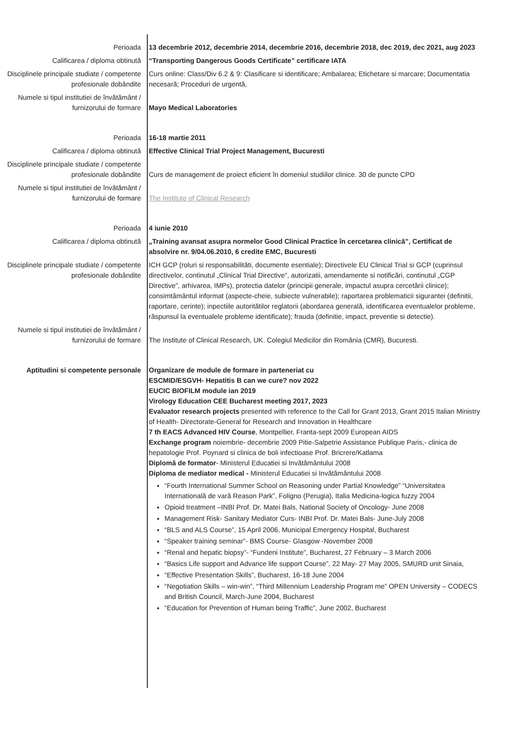Perioada 13 decembrie 2012, decembrie 2014, decembrie 2016, decembrie 2018, dec 2019, dec 2021, aug 2023
Calificarea / diploma obtinută “Transporting Dangerous Goods Certificate” certificare IATA
Disciplinele principale studiate / competente profesionale dobândite
Curs online: Class/Div 6.2 & 9: Clasificare si identificare; Ambalarea; Etichetare si marcare; Documentatia necesară; Proceduri de urgentă,
Numele si tipul institutiei de învătământ / furnizorului de formare
Mayo Medical Laboratories
Perioada 16-18 martie 2011
Calificarea / diploma obtinută Effective Clinical Trial Project Management, Bucuresti
Disciplinele principale studiate / competente profesionale dobândite
Curs de management de proiect eficient în domeniul studiilor clinice. 30 de puncte CPD
Numele si tipul institutiei de învătământ / furnizorului de formare
The Institute of Clinical Research
Perioada 4 iunie 2010
Calificarea / diploma obtinută „Training avansat asupra normelor Good Clinical Practice în cercetarea clinică”, Certificat de absolvire nr. 9/04.06.2010, 6 credite EMC, Bucuresti
Disciplinele principale studiate / competente profesionale dobândite
ICH GCP (roluri si responsabilităti, documente esentiale); Directivele EU Clinical Trial si GCP (cuprinsul directivelor, continutul „Clinical Trial Directive”, autorizatii, amendamente si notificări, continutul „CGP Directive”, arhivarea, IMPs), protectia datelor (principii generale, impactul asupra cercetării clinice); consimtământul informat (aspecte-cheie, subiecte vulnerabile); raportarea problematicii sigurantei (definitii, raportare, cerinte); inpectiile autoritătilor reglatorii (abordarea generală, identificarea eventualelor probleme, răspunsul la eventualele probleme identificate); frauda (definitie, impact, preventie si detectie).
Numele si tipul institutiei de învătământ / furnizorului de formare
The Institute of Clinical Research, UK. Colegiul Medicilor din România (CMR), Bucuresti.
Aptitudini si competente personale Organizare de module de formare in parteneriat cu
ESCMID/ESGVH- Hepatitis B can we cure? nov 2022
EUCIC BIOFILM module ian 2019
Virology Education CEE Bucharest meeting 2017, 2023
Evaluator research projects presented with reference to the Call for Grant 2013, Grant 2015 Italian Ministry of Health- Directorate-General for Research and Innovation in Healthcare
7 th EACS Advanced HIV Course, Montpellier, Franta-sept 2009 European AIDS
Exchange program noiembrie- decembrie 2009 Pitie-Salpetrie Assistance Publique Paris,- clinica de hepatologie Prof. Poynard si clinica de boli infectioase Prof. Bricrere/Katlama
Diplomă de formator- Ministerul Educatiei si Invătământului 2008
Diploma de mediator medical - Ministerul Educatiei si Invătământului 2008
“Fourth International Summer School on Reasoning under Partial Knowledge” “Universitatea Internatională de vară Reason Park”, Foligno (Perugia), Italia Medicina-logica fuzzy 2004
Opioid treatment –INBI Prof. Dr. Matei Bals, National Society of Oncology- June 2008
Management Risk- Sanitary Mediator Curs- INBI Prof. Dr. Matei Bals- June-July 2008
“BLS and ALS Course”, 15 April 2006, Municipal Emergency Hospital, Bucharest
“Speaker training seminar”- BMS Course- Glasgow -November 2008
“Renal and hepatic biopsy”- “Fundeni Institute”, Bucharest, 27 February – 3 March 2006
“Basics Life support and Advance life support Course”, 22 May- 27 May 2005, SMURD unit Sinaia,
“Effective Presentation Skills”, Bucharest, 16-18 June 2004
“Negotiation Skills – win-win”, “Third Millennium Leadership Program me” OPEN University – CODECS and British Council, March-June 2004, Bucharest
“Education for Prevention of Human being Traffic”, June 2002, Bucharest